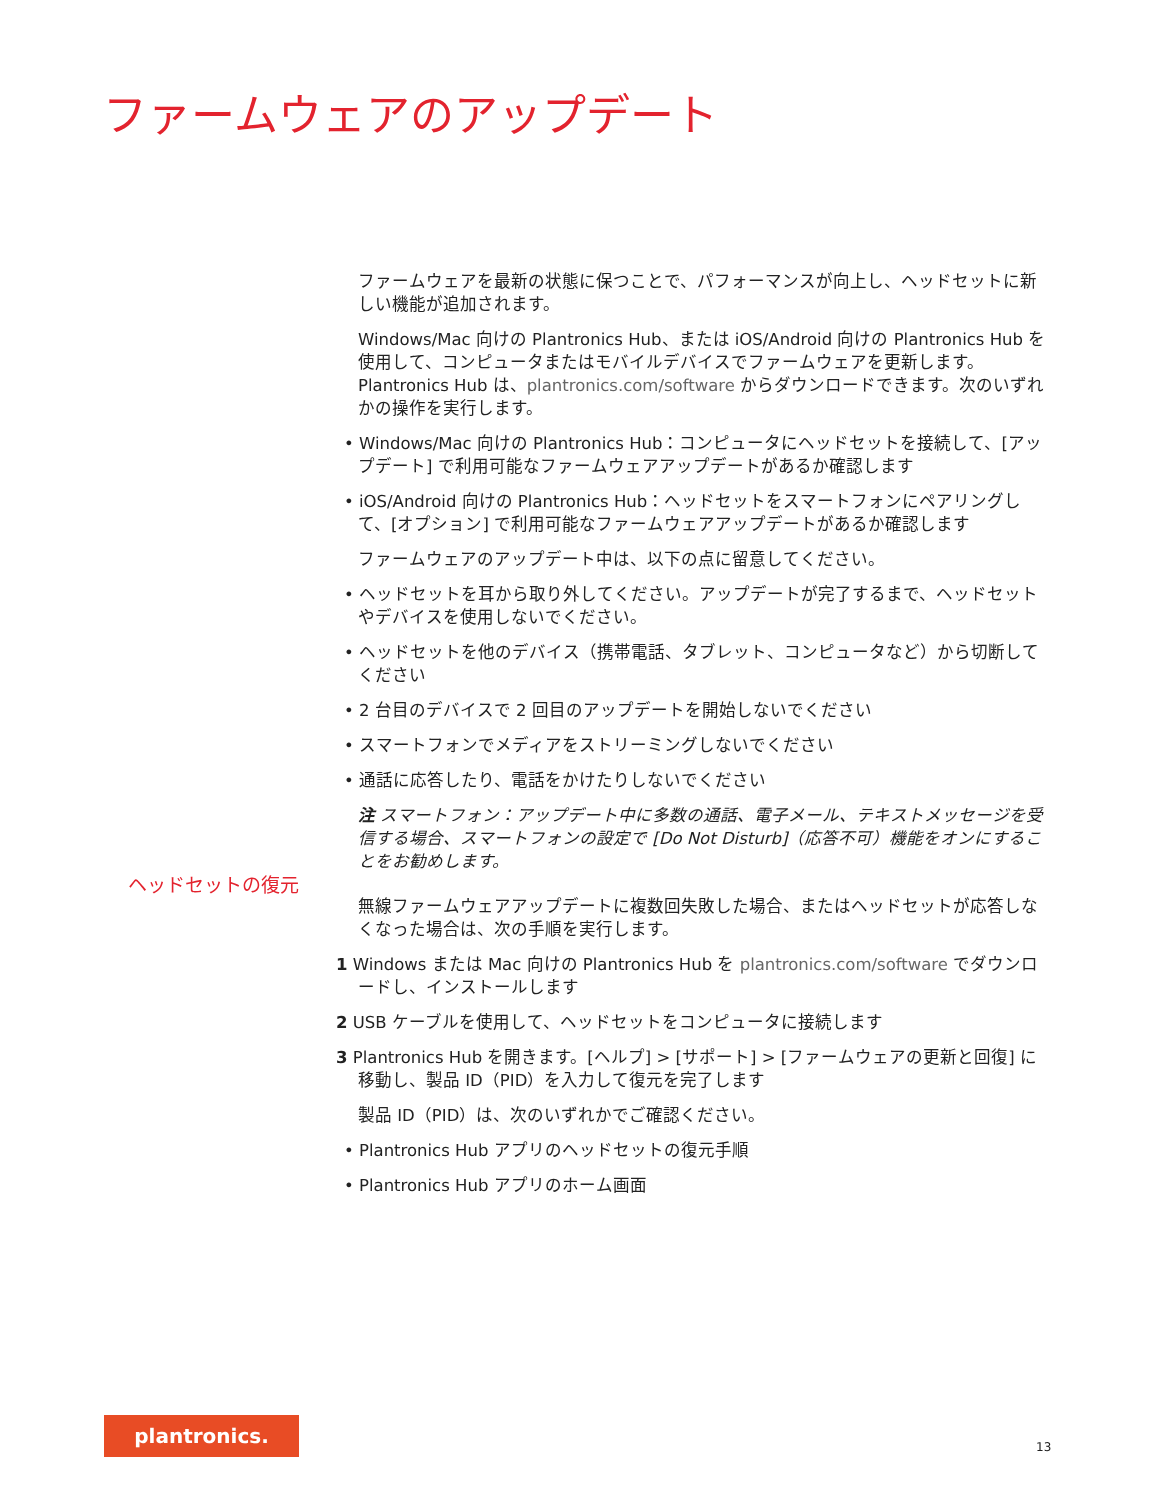ファームウェアのアップデート
ヘッドセットの復元
ファームウェアを最新の状態に保つことで、パフォーマンスが向上し、ヘッドセットに新しい機能が追加されます。
Windows/Mac 向けの Plantronics Hub、または iOS/Android 向けの Plantronics Hub を使用して、コンピュータまたはモバイルデバイスでファームウェアを更新します。Plantronics Hub は、plantronics.com/software からダウンロードできます。次のいずれかの操作を実行します。
• Windows/Mac 向けの Plantronics Hub：コンピュータにヘッドセットを接続して、[アップデート] で利用可能なファームウェアアップデートがあるか確認します
• iOS/Android 向けの Plantronics Hub：ヘッドセットをスマートフォンにペアリングして、[オプション] で利用可能なファームウェアアップデートがあるか確認します
ファームウェアのアップデート中は、以下の点に留意してください。
• ヘッドセットを耳から取り外してください。アップデートが完了するまで、ヘッドセットやデバイスを使用しないでください。
• ヘッドセットを他のデバイス（携帯電話、タブレット、コンピュータなど）から切断してください
• 2 台目のデバイスで 2 回目のアップデートを開始しないでください
• スマートフォンでメディアをストリーミングしないでください
• 通話に応答したり、電話をかけたりしないでください
注 スマートフォン：アップデート中に多数の通話、電子メール、テキストメッセージを受信する場合、スマートフォンの設定で [Do Not Disturb]（応答不可）機能をオンにすることをお勧めします。
無線ファームウェアアップデートに複数回失敗した場合、またはヘッドセットが応答しなくなった場合は、次の手順を実行します。
1 Windows または Mac 向けの Plantronics Hub を plantronics.com/software でダウンロードし、インストールします
2 USB ケーブルを使用して、ヘッドセットをコンピュータに接続します
3 Plantronics Hub を開きます。[ヘルプ] > [サポート] > [ファームウェアの更新と回復] に移動し、製品 ID（PID）を入力して復元を完了します
製品 ID（PID）は、次のいずれかでご確認ください。
• Plantronics Hub アプリのヘッドセットの復元手順
• Plantronics Hub アプリのホーム画面
plantronics.
13